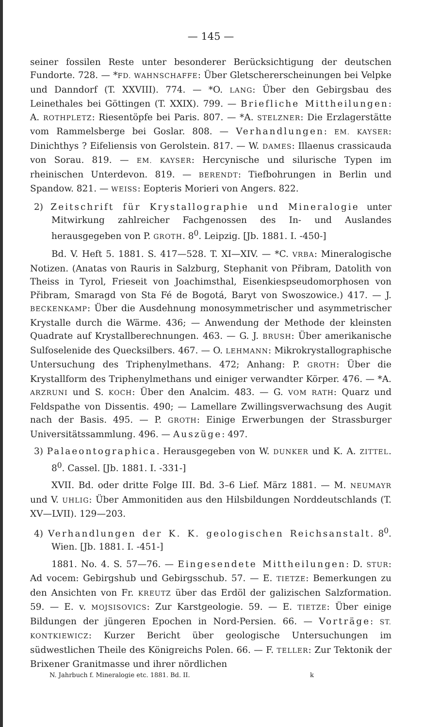— 145 —
seiner fossilen Reste unter besonderer Berücksichtigung der deutschen Fundorte. 728. — *FD. WAHNSCHAFFE: Über Gletschererscheinungen bei Velpke und Danndorf (T. XXVIII). 774. — *O. LANG: Über den Gebirgsbau des Leinethales bei Göttingen (T. XXIX). 799. — Briefliche Mittheilungen: A. ROTHPLETZ: Riesentöpfe bei Paris. 807. — *A. STELZNER: Die Erzlagerstätte vom Rammelsberge bei Goslar. 808. — Verhandlungen: EM. KAYSER: Dinichthys ? Eifeliensis von Gerolstein. 817. — W. DAMES: Illaenus crassicauda von Sorau. 819. — EM. KAYSER: Hercynische und silurische Typen im rheinischen Unterdevon. 819. — BERENDT: Tiefbohrungen in Berlin und Spandow. 821. — WEISS: Eopteris Morieri von Angers. 822.
2) Zeitschrift für Krystallographie und Mineralogie unter Mitwirkung zahlreicher Fachgenossen des In- und Auslandes herausgegeben von P. GROTH. 8<sup>0</sup>. Leipzig. [Jb. 1881. I. -450-]
Bd. V. Heft 5. 1881. S. 417—528. T. XI—XIV. — *C. VRBA: Mineralogische Notizen. (Anatas von Rauris in Salzburg, Stephanit von Přibram, Datolith von Theiss in Tyrol, Frieseit von Joachimsthal, Eisenkiespseudomorphosen von Přibram, Smaragd von Sta Fé de Bogotá, Baryt von Swoszowice.) 417. — J. BECKENKAMP: Über die Ausdehnung monosymmetrischer und asymmetrischer Krystalle durch die Wärme. 436; — Anwendung der Methode der kleinsten Quadrate auf Krystallberechnungen. 463. — G. J. BRUSH: Über amerikanische Sulfoselenide des Quecksilbers. 467. — O. LEHMANN: Mikrokrystallographische Untersuchung des Triphenylmethans. 472; Anhang: P. GROTH: Über die Krystallform des Triphenylmethans und einiger verwandter Körper. 476. — *A. ARZRUNI und S. KOCH: Über den Analcim. 483. — G. VOM RATH: Quarz und Feldspathe von Dissentis. 490; — Lamellare Zwillingsverwachsung des Augit nach der Basis. 495. — P. GROTH: Einige Erwerbungen der Strassburger Universitätssammlung. 496. — Auszüge: 497.
3) Palaeontographica. Herausgegeben von W. DUNKER und K. A. ZITTEL. 8<sup>0</sup>. Cassel. [Jb. 1881. I. -331-]
XVII. Bd. oder dritte Folge III. Bd. 3–6 Lief. März 1881. — M. NEUMAYR und V. UHLIG: Über Ammonitiden aus den Hilsbildungen Norddeutschlands (T. XV—LVII). 129—203.
4) Verhandlungen der K. K. geologischen Reichsanstalt. 8<sup>0</sup>. Wien. [Jb. 1881. I. -451-]
1881. No. 4. S. 57—76. — Eingesendete Mittheilungen: D. STUR: Ad vocem: Gebirgshub und Gebirgsschub. 57. — E. TIETZE: Bemerkungen zu den Ansichten von Fr. KREUTZ über das Erdöl der galizischen Salzformation. 59. — E. v. MOJSISOVICS: Zur Karstgeologie. 59. — E. TIETZE: Über einige Bildungen der jüngeren Epochen in Nord-Persien. 66. — Vorträge: ST. KONTKIEWICZ: Kurzer Bericht über geologische Untersuchungen im südwestlichen Theile des Königreichs Polen. 66. — F. TELLER: Zur Tektonik der Brixener Granitmasse und ihrer nördlichen
N. Jahrbuch f. Mineralogie etc. 1881. Bd. II. k